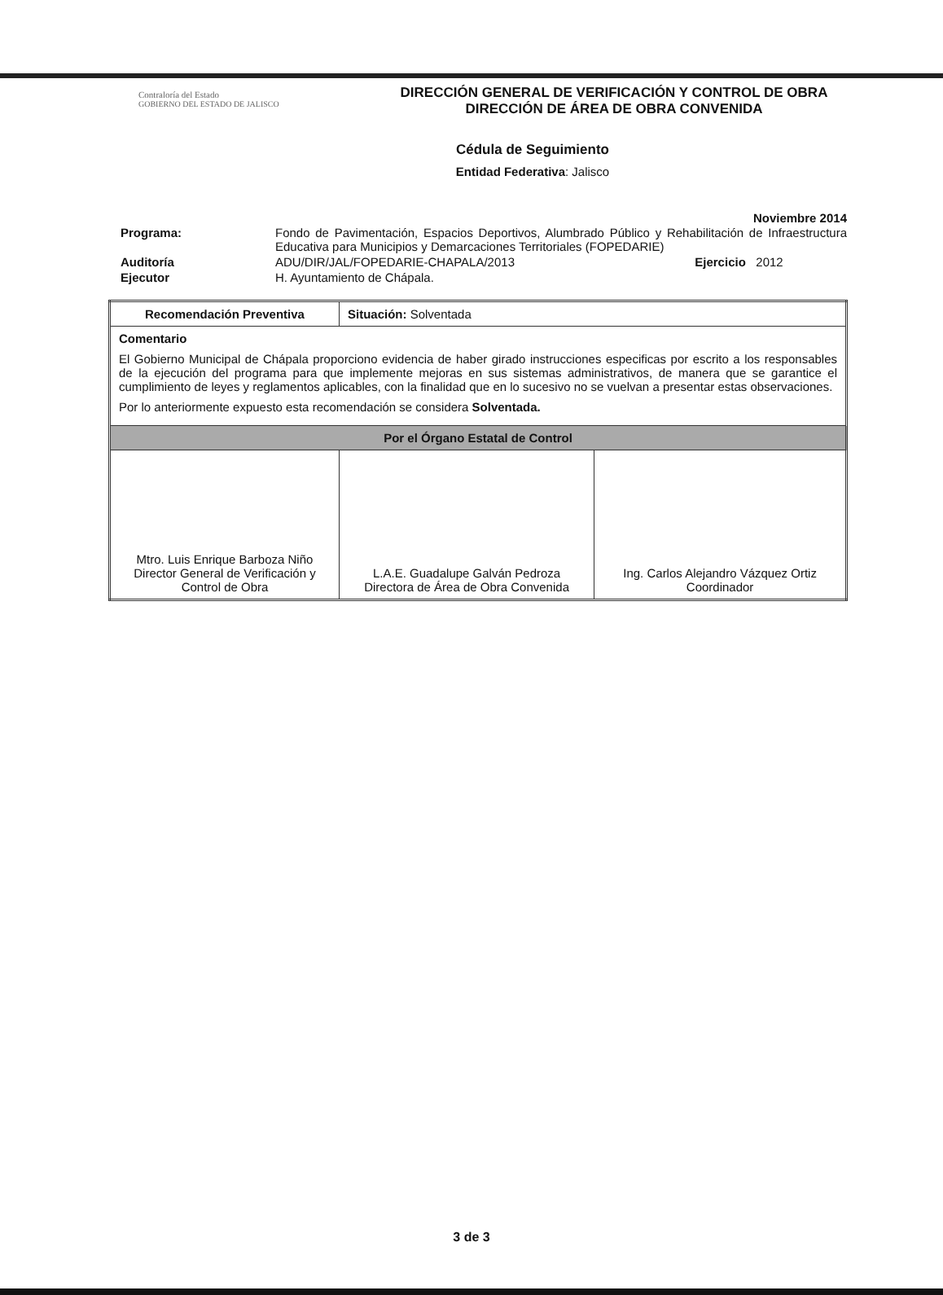Contraloría del Estado
GOBIERNO DEL ESTADO DE JALISCO
DIRECCIÓN GENERAL DE VERIFICACIÓN Y CONTROL DE OBRA
DIRECCIÓN DE ÁREA DE OBRA CONVENIDA
Cédula de Seguimiento
Entidad Federativa: Jalisco
Noviembre 2014
| Programa: | Fondo de Pavimentación, Espacios Deportivos, Alumbrado Público y Rehabilitación de Infraestructura Educativa para Municipios y Demarcaciones Territoriales (FOPEDARIE) | |
| Auditoría | ADU/DIR/JAL/FOPEDARIE-CHAPALA/2013 | Ejercicio 2012 |
| Ejecutor | H. Ayuntamiento de Chápala. | |
| Recomendación Preventiva | Situación: Solventada | |
| Comentario El Gobierno Municipal de Chápala proporciono evidencia de haber girado instrucciones especificas por escrito a los responsables de la ejecución del programa para que implemente mejoras en sus sistemas administrativos, de manera que se garantice el cumplimiento de leyes y reglamentos aplicables, con la finalidad que en lo sucesivo no se vuelvan a presentar estas observaciones. Por lo anteriormente expuesto esta recomendación se considera Solventada. | | |
| Por el Órgano Estatal de Control | | |
| Mtro. Luis Enrique Barboza Niño Director General de Verificación y Control de Obra | L.A.E. Guadalupe Galván Pedroza Directora de Área de Obra Convenida | Ing. Carlos Alejandro Vázquez Ortiz Coordinador |
3 de 3